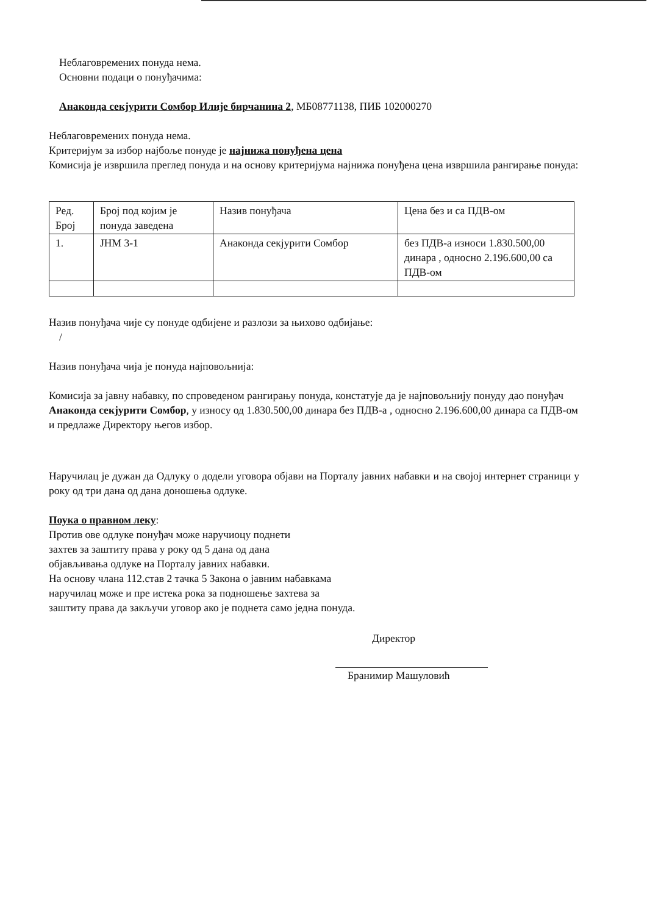Неблаговремених понуда нема.
Основни подаци о понуђачима:
Анаконда секјурити Сомбор Илије бирчанина 2, МБ08771138, ПИБ 102000270
Неблаговремених понуда нема.
Критеријум за избор најбоље понуде је најнижа понуђена цена
Комисија је извршила преглед понуда и на основу критеријума најнижа понуђена цена извршила рангирање понуда:
| Ред. Број | Број под којим је понуда заведена | Назив понуђача | Цена без и са ПДВ-ом |
| 1. | ЈНМ 3-1 | Анаконда секјурити Сомбор | без ПДВ-а износи 1.830.500,00 динара , односно 2.196.600,00 са ПДВ-ом |
Назив понуђача чије су понуде одбијене и разлози за њихово одбијање:
/
Назив понуђача чија је понуда најповољнија:
Комисија за јавну набавку, по спроведеном рангирању понуда, констатује да је најповољнију понуду дао понуђач Анаконда секјурити Сомбор, у износу од 1.830.500,00 динара без ПДВ-а , односно 2.196.600,00 динара са ПДВ-ом и предлаже Директору његов избор.
Наручилац је дужан да Одлуку о додели уговора објави на Порталу јавних набавки и на својој интернет страници у року од три дана од дана доношења одлуке.
Поука о правном леку:
Против ове одлуке понуђач може наручиоцу поднети
захтев за заштиту права у року од 5 дана од дана
објављивања одлуке на Порталу јавних набавки.
На основу члана 112.став 2 тачка 5 Закона о јавним набавкама
наручилац може и пре истека рока за подношење захтева за
заштиту права да закључи уговор ако је поднета само једна понуда.
Директор
Бранимир Машуловић